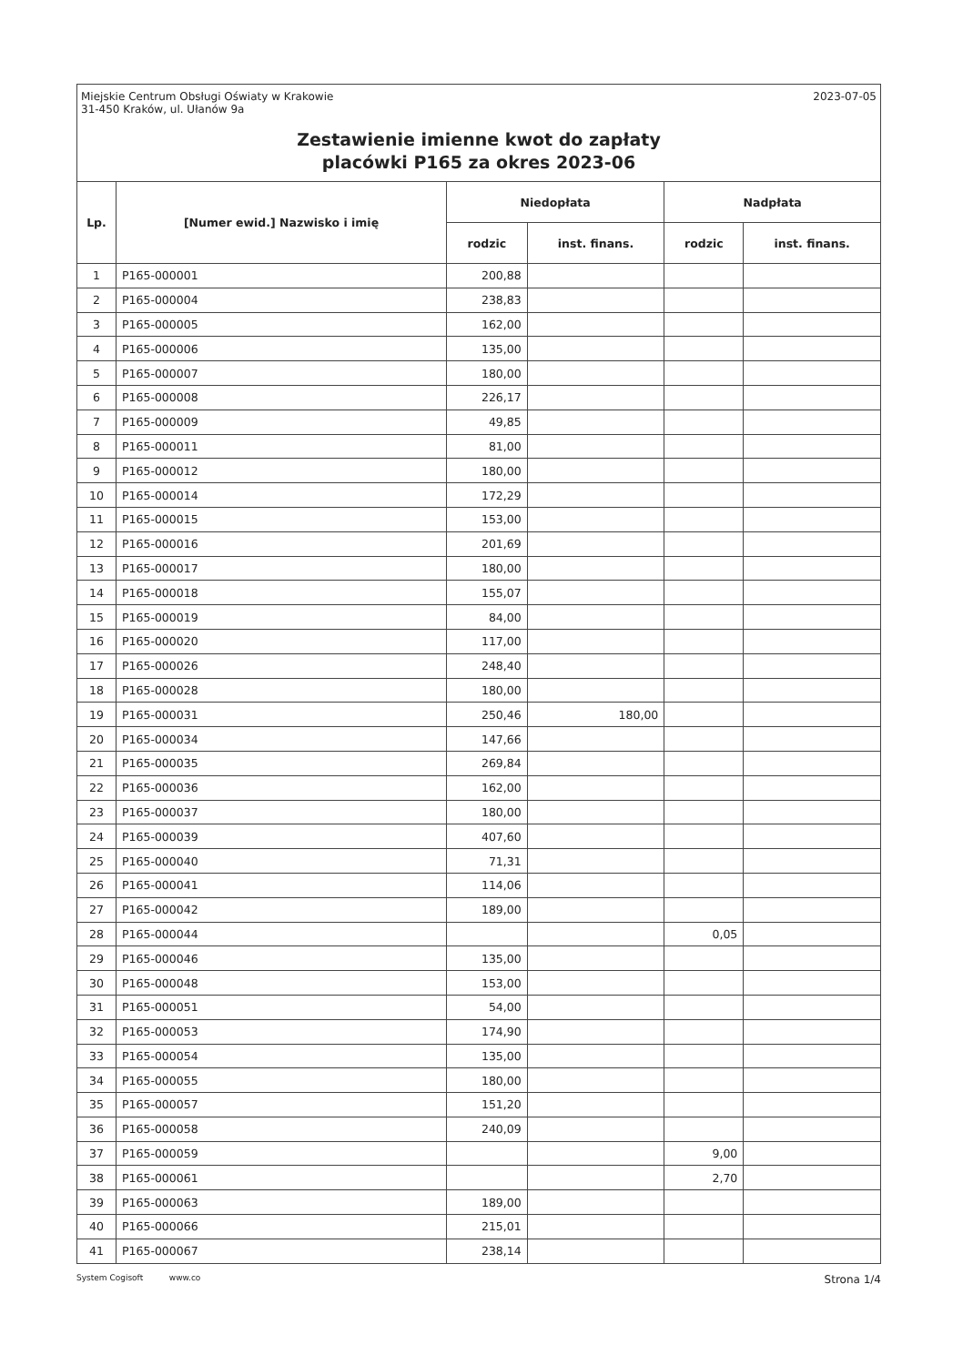Miejskie Centrum Obsługi Oświaty w Krakowie
31-450 Kraków, ul. Ułanów 9a
2023-07-05
Zestawienie imienne kwot do zapłaty
placówki P165 za okres 2023-06
| Lp. | [Numer ewid.] Nazwisko i imię | Niedopłata | | Nadpłata | |
| --- | --- | --- | --- | --- | --- |
| | | rodzic | inst. finans. | rodzic | inst. finans. |
| 1 | P165-000001 | 200,88 | | | |
| 2 | P165-000004 | 238,83 | | | |
| 3 | P165-000005 | 162,00 | | | |
| 4 | P165-000006 | 135,00 | | | |
| 5 | P165-000007 | 180,00 | | | |
| 6 | P165-000008 | 226,17 | | | |
| 7 | P165-000009 | 49,85 | | | |
| 8 | P165-000011 | 81,00 | | | |
| 9 | P165-000012 | 180,00 | | | |
| 10 | P165-000014 | 172,29 | | | |
| 11 | P165-000015 | 153,00 | | | |
| 12 | P165-000016 | 201,69 | | | |
| 13 | P165-000017 | 180,00 | | | |
| 14 | P165-000018 | 155,07 | | | |
| 15 | P165-000019 | 84,00 | | | |
| 16 | P165-000020 | 117,00 | | | |
| 17 | P165-000026 | 248,40 | | | |
| 18 | P165-000028 | 180,00 | | | |
| 19 | P165-000031 | 250,46 | 180,00 | | |
| 20 | P165-000034 | 147,66 | | | |
| 21 | P165-000035 | 269,84 | | | |
| 22 | P165-000036 | 162,00 | | | |
| 23 | P165-000037 | 180,00 | | | |
| 24 | P165-000039 | 407,60 | | | |
| 25 | P165-000040 | 71,31 | | | |
| 26 | P165-000041 | 114,06 | | | |
| 27 | P165-000042 | 189,00 | | | |
| 28 | P165-000044 | | | 0,05 | |
| 29 | P165-000046 | 135,00 | | | |
| 30 | P165-000048 | 153,00 | | | |
| 31 | P165-000051 | 54,00 | | | |
| 32 | P165-000053 | 174,90 | | | |
| 33 | P165-000054 | 135,00 | | | |
| 34 | P165-000055 | 180,00 | | | |
| 35 | P165-000057 | 151,20 | | | |
| 36 | P165-000058 | 240,09 | | | |
| 37 | P165-000059 | | | 9,00 | |
| 38 | P165-000061 | | | 2,70 | |
| 39 | P165-000063 | 189,00 | | | |
| 40 | P165-000066 | 215,01 | | | |
| 41 | P165-000067 | 238,14 | | | |
System Cogisoft www.co Strona 1/4